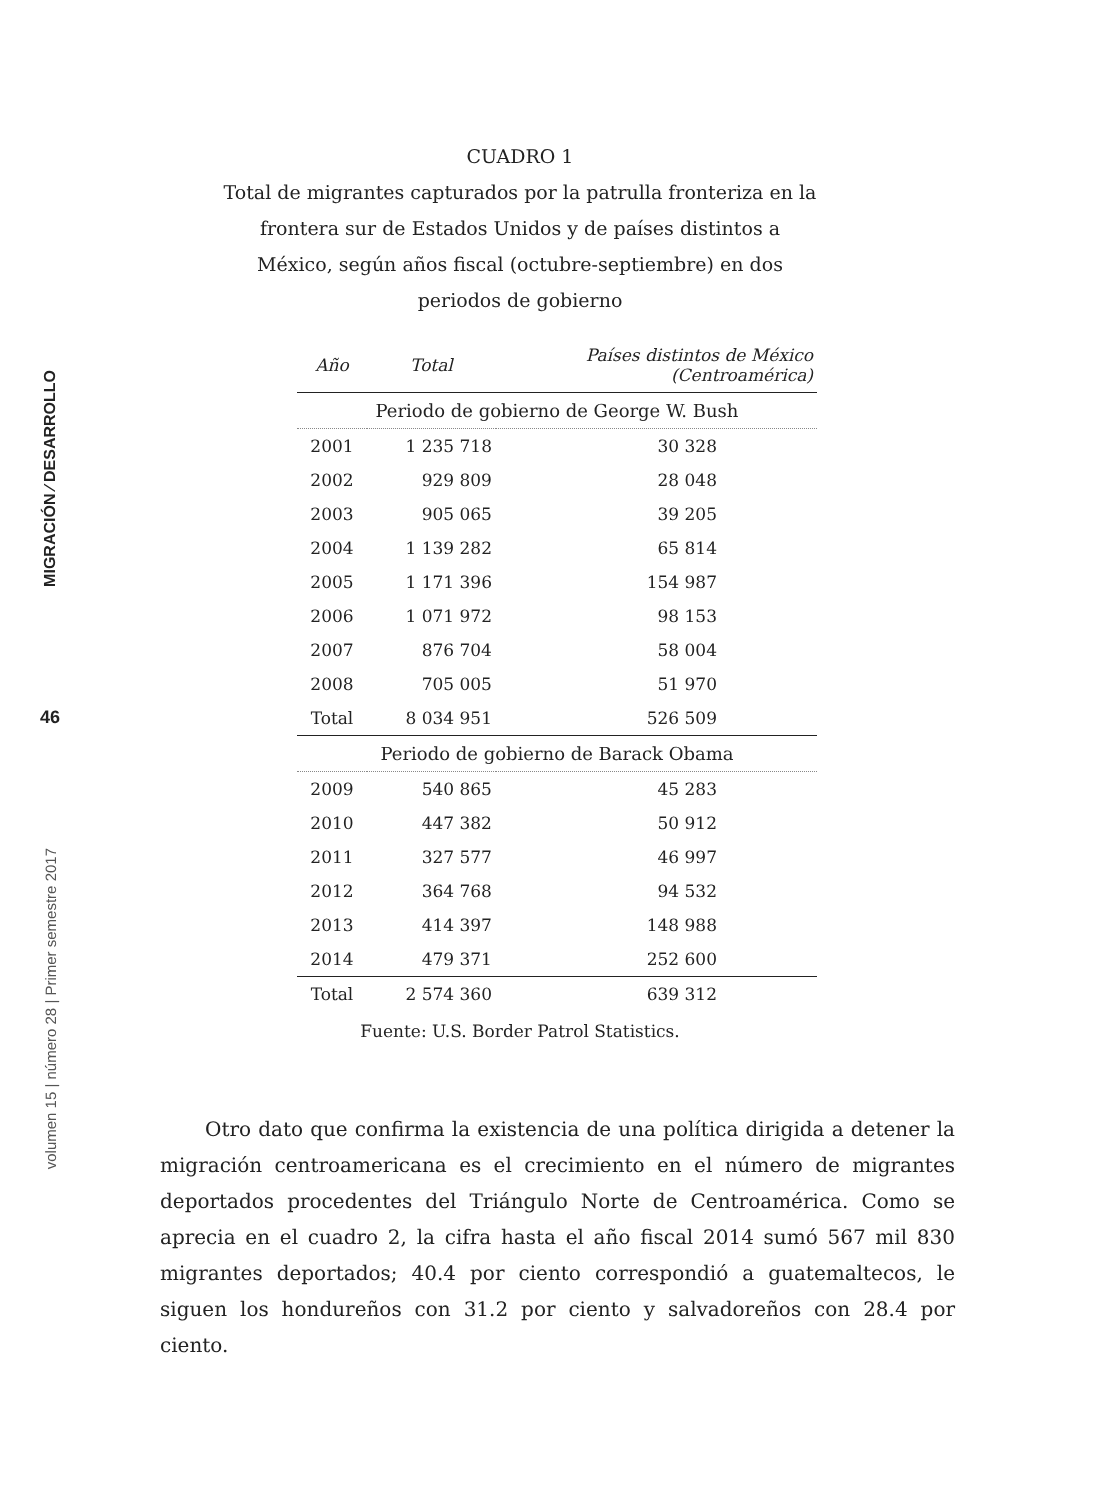MIGRACIÓN ⁄ DESARROLLO
46
volumen 15 | número 28 | Primer semestre 2017
CUADRO 1
Total de migrantes capturados por la patrulla fronteriza en la frontera sur de Estados Unidos y de países distintos a México, según años fiscal (octubre-septiembre) en dos periodos de gobierno
| Año | Total | Países distintos de México (Centroamérica) |
| --- | --- | --- |
| Periodo de gobierno de George W. Bush | | |
| 2001 | 1 235 718 | 30 328 |
| 2002 | 929 809 | 28 048 |
| 2003 | 905 065 | 39 205 |
| 2004 | 1 139 282 | 65 814 |
| 2005 | 1 171 396 | 154 987 |
| 2006 | 1 071 972 | 98 153 |
| 2007 | 876 704 | 58 004 |
| 2008 | 705 005 | 51 970 |
| Total | 8 034 951 | 526 509 |
| Periodo de gobierno de Barack Obama | | |
| 2009 | 540 865 | 45 283 |
| 2010 | 447 382 | 50 912 |
| 2011 | 327 577 | 46 997 |
| 2012 | 364 768 | 94 532 |
| 2013 | 414 397 | 148 988 |
| 2014 | 479 371 | 252 600 |
| Total | 2 574 360 | 639 312 |
Fuente: U.S. Border Patrol Statistics.
Otro dato que confirma la existencia de una política dirigida a detener la migración centroamericana es el crecimiento en el número de migrantes deportados procedentes del Triángulo Norte de Centroamérica. Como se aprecia en el cuadro 2, la cifra hasta el año fiscal 2014 sumó 567 mil 830 migrantes deportados; 40.4 por ciento correspondió a guatemaltecos, le siguen los hondureños con 31.2 por ciento y salvadoreños con 28.4 por ciento.